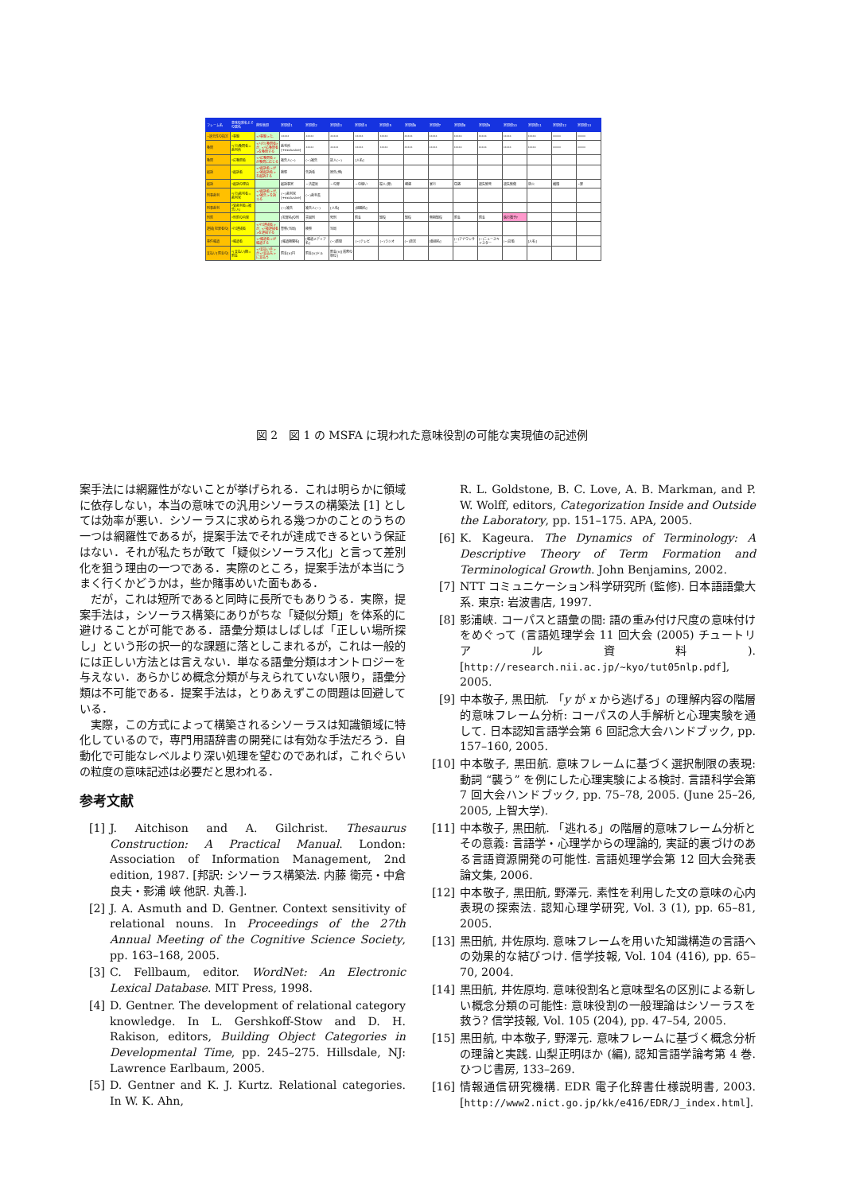| フレーム名 | 意味役割名とその異名 | 典型表現 | 実現値1 | 実現値2 | 実現値3 | 実現値4 | 実現値5 | 実現値6 | 実現値7 | 実現値8 | 実現値9 | 実現値10 | 実現値11 | 実現値12 | 実現値13 |
| --- | --- | --- | --- | --- | --- | --- | --- | --- | --- | --- | --- | --- | --- | --- | --- |
| ~過去性の指定 | *事態 | <*事態>た. | ***** | ***** | ***** | ***** | ***** | ***** | ***** | ***** | ***** | ***** | ***** | ***** | ***** |
| 喚問 | *(行)喚問者=裁判所 | <*(行)喚問者>が, <*応喚問者>を喚問する | 裁判所 [+exclusive] | ***** | ***** | ***** | ***** | ***** | ***** | ***** | ***** | ***** | ***** | ***** | ***** |
| 喚問 | *応喚問者 | <*応喚問者>が喚問に応じる | 被告人(~) | (~)被告 | 証人(~) | [人名] | | | | | | | | | |
| 起訴 | *起訴者 | <*起訴者>が<*被起訴者>を起訴する | 検察 | 告訴者 | 原告(側) | | | | | | | | | | |
| 起訴 | *起訴の理由 | | 起訴事実 | ~法違反 | ~の罪 | ~の疑い | 殺人(罪) | 強盗 | 暴行 | 窃盗 | 過失致死 | 過失致傷 | 放火 | 横領 | ~罪 |
| 刑事裁判 | *(行)裁判者=裁判官 | <*起訴者>が, <*被告>を訴える | (~)裁判官 [+exclusive] | (~)裁判長 | | | | | | | | | | | |
| 刑事裁判 | *受裁判者=被告(人) | | (~)被告 | 被告人(~) | [人名] | [組織名] | | | | | | | | | |
| 刑罰 | *刑罰の内容 | | [犯罪名]の刑 | 禁固刑 | 死刑 | 罰金 | 懲役 | 懲役 | 無期懲役 | 罰金 | 罰金 | 執行猶予? | | | |
| 逮捕[犯罪者の] | *行逮捕者 | <*行逮捕者>が, <*被逮捕者>を逮捕する | 警察(当局) | 検察 | 当局 | | | | | | | | | | |
| 事件報道 | *報道者 | <*報道者>が報道する | [報道機関名] | [報道メディア名] | (~)新聞 | (~)テレビ | (~)ラジオ | (~)放送 | [番組名] | (~)アナウンサー | (~)ニュースキャスター | (~)記者 | [人名] | | |
| 支払い[罰金の] | *(支払い)額=罰金 | <*支払い手>が<*支払先>に支払う | 罰金[n]円 | 罰金[n]ドル | 罰金[n][貨幣の単位] | | | | | | | | | | |
図 2　図 1 の MSFA に現われた意味役割の可能な実現値の記述例
案手法には網羅性がないことが挙げられる．これは明らかに領域に依存しない，本当の意味での汎用シソーラスの構築法 [1] としては効率が悪い．シソーラスに求められる幾つかのことのうちの一つは網羅性であるが，提案手法でそれが達成できるという保証はない．それが私たちが敢て「疑似シソーラス化」と言って差別化を狙う理由の一つである．実際のところ，提案手法が本当にうまく行くかどうかは，些か賭事めいた面もある．
　だが，これは短所であると同時に長所でもありうる．実際，提案手法は，シソーラス構築にありがちな「疑似分類」を体系的に避けることが可能である．語彙分類はしばしば「正しい場所探し」という形の択一的な課題に落としこまれるが，これは一般的には正しい方法とは言えない．単なる語彙分類はオントロジーを与えない．あらかじめ概念分類が与えられていない限り，語彙分類は不可能である．提案手法は，とりあえずこの問題は回避している．
　実際，この方式によって構築されるシソーラスは知識領域に特化しているので，専門用語辞書の開発には有効な手法だろう．自動化で可能なレベルより深い処理を望むのであれば，これぐらいの粒度の意味記述は必要だと思われる．
参考文献
[1] J. Aitchison and A. Gilchrist. Thesaurus Construction: A Practical Manual. London: Association of Information Management, 2nd edition, 1987. [邦訳: シソーラス構築法. 内藤 衛亮・中倉 良夫・影浦 峡 他訳. 丸善.].
[2] J. A. Asmuth and D. Gentner. Context sensitivity of relational nouns. In Proceedings of the 27th Annual Meeting of the Cognitive Science Society, pp. 163–168, 2005.
[3] C. Fellbaum, editor. WordNet: An Electronic Lexical Database. MIT Press, 1998.
[4] D. Gentner. The development of relational category knowledge. In L. Gershkoff-Stow and D. H. Rakison, editors, Building Object Categories in Developmental Time, pp. 245–275. Hillsdale, NJ: Lawrence Earlbaum, 2005.
[5] D. Gentner and K. J. Kurtz. Relational categories. In W. K. Ahn,
R. L. Goldstone, B. C. Love, A. B. Markman, and P. W. Wolff, editors, Categorization Inside and Outside the Laboratory, pp. 151–175. APA, 2005.
[6] K. Kageura. The Dynamics of Terminology: A Descriptive Theory of Term Formation and Terminological Growth. John Benjamins, 2002.
[7] NTT コミュニケーション科学研究所 (監修). 日本語語彙大系. 東京: 岩波書店, 1997.
[8] 影浦峡. コーパスと語彙の間: 語の重み付け尺度の意味付けをめぐって (言語処理学会 11 回大会 (2005) チュートリアル資料). [http://research.nii.ac.jp/~kyo/tut05nlp.pdf], 2005.
[9] 中本敬子, 黒田航. 「y が x から逃げる」の理解内容の階層的意味フレーム分析: コーパスの人手解析と心理実験を通して. 日本認知言語学会第 6 回記念大会ハンドブック, pp. 157–160, 2005.
[10] 中本敬子, 黒田航. 意味フレームに基づく選択制限の表現: 動詞 “襲う” を例にした心理実験による検討. 言語科学会第 7 回大会ハンドブック, pp. 75–78, 2005. (June 25–26, 2005, 上智大学).
[11] 中本敬子, 黒田航. 「逃れる」の階層的意味フレーム分析とその意義: 言語学・心理学からの理論的, 実証的裏づけのある言語資源開発の可能性. 言語処理学会第 12 回大会発表論文集, 2006.
[12] 中本敬子, 黒田航, 野澤元. 素性を利用した文の意味の心内表現の探索法. 認知心理学研究, Vol. 3 (1), pp. 65–81, 2005.
[13] 黒田航, 井佐原均. 意味フレームを用いた知識構造の言語への効果的な結びつけ. 信学技報, Vol. 104 (416), pp. 65–70, 2004.
[14] 黒田航, 井佐原均. 意味役割名と意味型名の区別による新しい概念分類の可能性: 意味役割の一般理論はシソーラスを救う? 信学技報, Vol. 105 (204), pp. 47–54, 2005.
[15] 黒田航, 中本敬子, 野澤元. 意味フレームに基づく概念分析の理論と実践. 山梨正明ほか (編), 認知言語学論考第 4 巻. ひつじ書房, 133–269.
[16] 情報通信研究機構. EDR 電子化辞書仕様説明書, 2003. [http://www2.nict.go.jp/kk/e416/EDR/J_index.html].